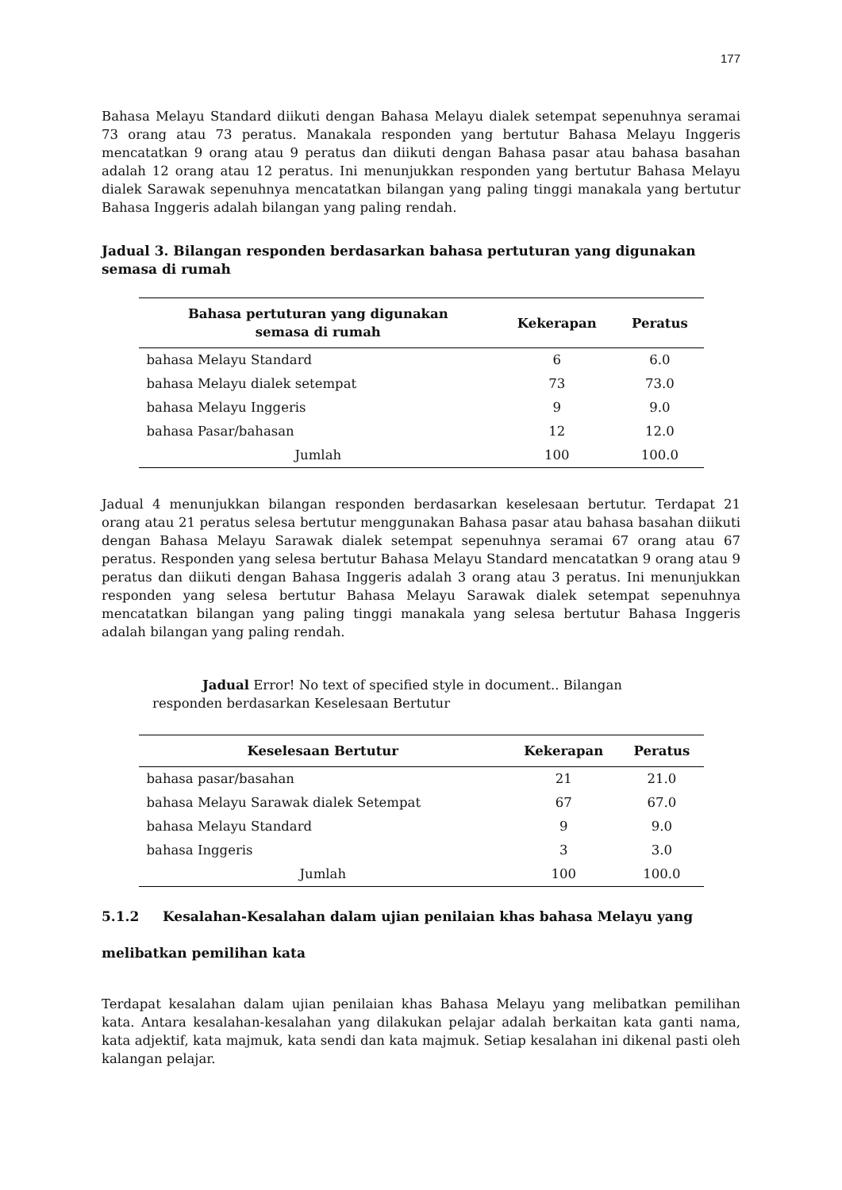177
Bahasa Melayu Standard diikuti dengan Bahasa Melayu dialek setempat sepenuhnya seramai 73 orang atau 73 peratus. Manakala responden yang bertutur Bahasa Melayu Inggeris mencatatkan 9 orang atau 9 peratus dan diikuti dengan Bahasa pasar atau bahasa basahan adalah 12 orang atau 12 peratus. Ini menunjukkan responden yang bertutur Bahasa Melayu dialek Sarawak sepenuhnya mencatatkan bilangan yang paling tinggi manakala yang bertutur Bahasa Inggeris adalah bilangan yang paling rendah.
Jadual 3. Bilangan responden berdasarkan bahasa pertuturan yang digunakan semasa di rumah
| Bahasa pertuturan yang digunakan semasa di rumah | Kekerapan | Peratus |
| --- | --- | --- |
| bahasa Melayu Standard | 6 | 6.0 |
| bahasa Melayu dialek setempat | 73 | 73.0 |
| bahasa Melayu Inggeris | 9 | 9.0 |
| bahasa Pasar/bahasan | 12 | 12.0 |
| Jumlah | 100 | 100.0 |
Jadual 4 menunjukkan bilangan responden berdasarkan keselesaan bertutur. Terdapat 21 orang atau 21 peratus selesa bertutur menggunakan Bahasa pasar atau bahasa basahan diikuti dengan Bahasa Melayu Sarawak dialek setempat sepenuhnya seramai 67 orang atau 67 peratus. Responden yang selesa bertutur Bahasa Melayu Standard mencatatkan 9 orang atau 9 peratus dan diikuti dengan Bahasa Inggeris adalah 3 orang atau 3 peratus. Ini menunjukkan responden yang selesa bertutur Bahasa Melayu Sarawak dialek setempat sepenuhnya mencatatkan bilangan yang paling tinggi manakala yang selesa bertutur Bahasa Inggeris adalah bilangan yang paling rendah.
Jadual Error! No text of specified style in document.. Bilangan responden berdasarkan Keselesaan Bertutur
| Keselesaan Bertutur | Kekerapan | Peratus |
| --- | --- | --- |
| bahasa pasar/basahan | 21 | 21.0 |
| bahasa Melayu Sarawak dialek Setempat | 67 | 67.0 |
| bahasa Melayu Standard | 9 | 9.0 |
| bahasa Inggeris | 3 | 3.0 |
| Jumlah | 100 | 100.0 |
5.1.2 Kesalahan-Kesalahan dalam ujian penilaian khas bahasa Melayu yang melibatkan pemilihan kata
Terdapat kesalahan dalam ujian penilaian khas Bahasa Melayu yang melibatkan pemilihan kata. Antara kesalahan-kesalahan yang dilakukan pelajar adalah berkaitan kata ganti nama, kata adjektif, kata majmuk, kata sendi dan kata majmuk. Setiap kesalahan ini dikenal pasti oleh kalangan pelajar.